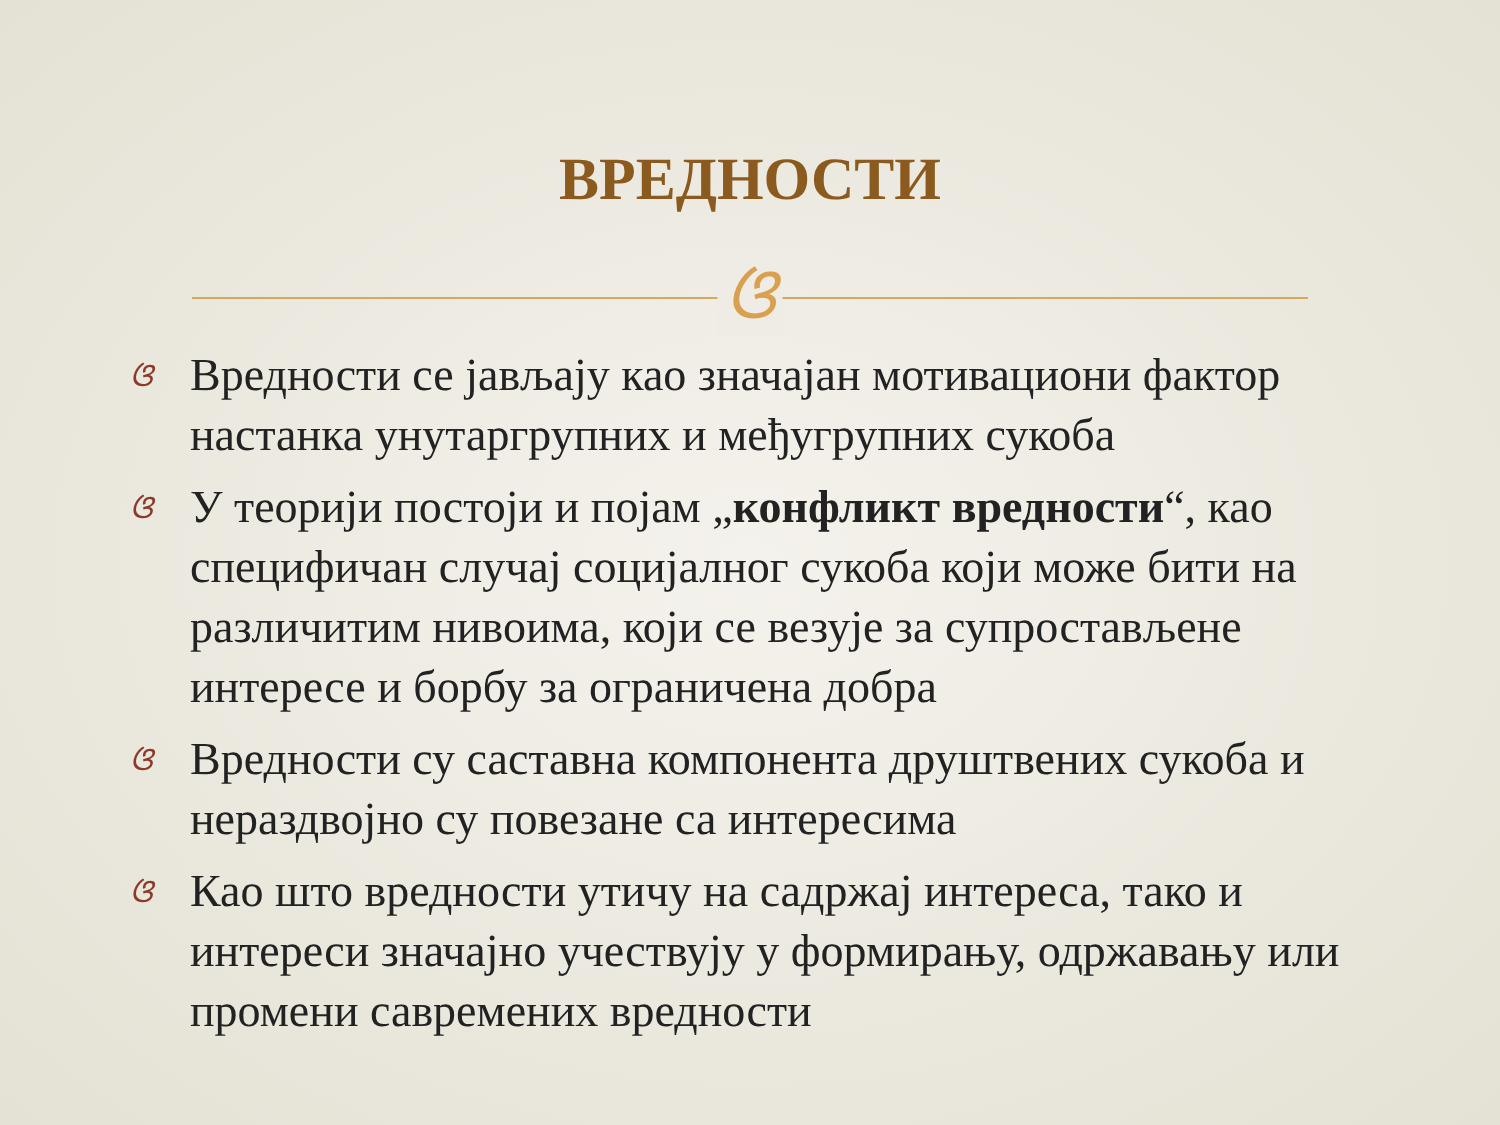ВРЕДНОСТИ
ଓ
ଓ Вредности се јављају као значајан мотивациони фактор настанка унутаргрупних и међугрупних сукоба
ଓ У теорији постоји и појам „конфликт вредности“, као специфичан случај социјалног сукоба који може бити на различитим нивоима, који се везује за супростављене интересе и борбу за ограничена добра
ଓ Вредности су саставна компонента друштвених сукоба и нераздвојно су повезане са интересима
ଓ Као што вредности утичу на садржај интереса, тако и интереси значајно учествују у формирању, одржавању или промени савремених вредности